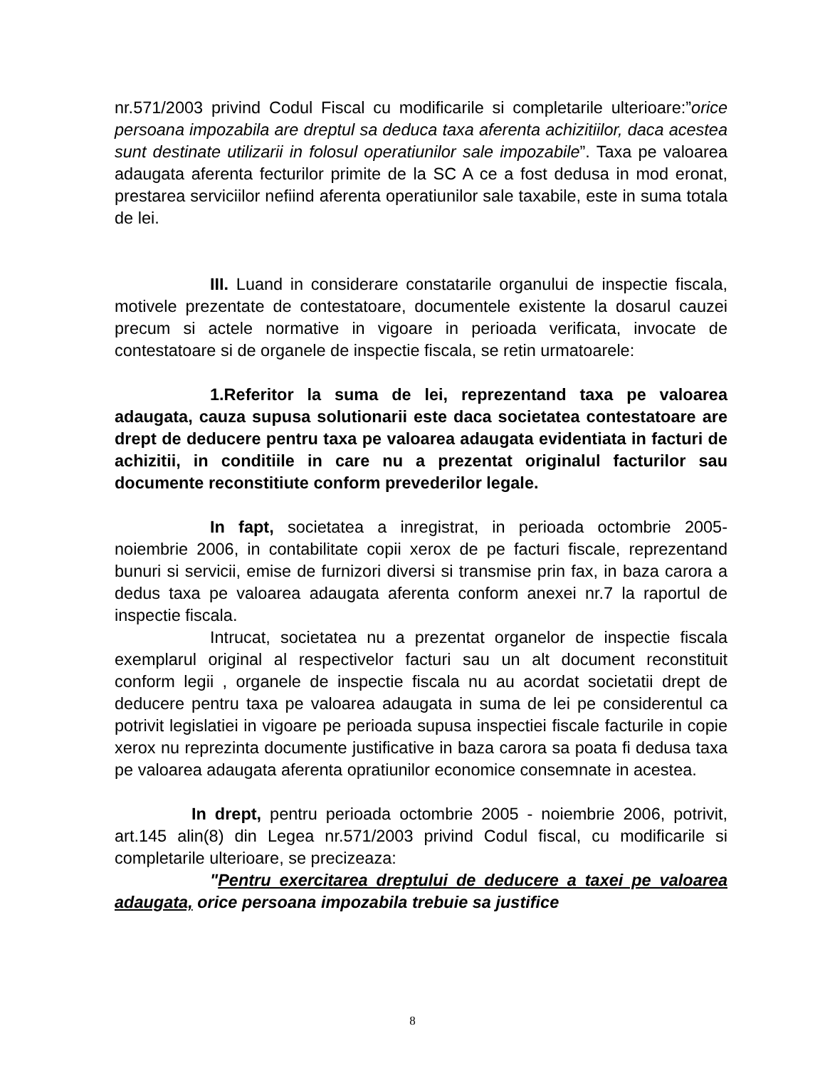nr.571/2003 privind Codul Fiscal cu modificarile si completarile ulterioare:”orice persoana impozabila are dreptul sa deduca taxa aferenta achizitiilor, daca acestea sunt destinate utilizarii in folosul operatiunilor sale impozabile”. Taxa pe valoarea adaugata aferenta fecturilor primite de la SC A ce a fost dedusa in mod eronat, prestarea serviciilor nefiind aferenta operatiunilor sale taxabile, este in suma totala de lei.
III. Luand in considerare constatarile organului de inspectie fiscala, motivele prezentate de contestatoare, documentele existente la dosarul cauzei precum si actele normative in vigoare in perioada verificata, invocate de contestatoare si de organele de inspectie fiscala, se retin urmatoarele:
1.Referitor la suma de lei, reprezentand taxa pe valoarea adaugata, cauza supusa solutionarii este daca societatea contestatoare are drept de deducere pentru taxa pe valoarea adaugata evidentiata in facturi de achizitii, in conditiile in care nu a prezentat originalul facturilor sau documente reconstitiute conform prevederilor legale.
In fapt, societatea a inregistrat, in perioada octombrie 2005-noiembrie 2006, in contabilitate copii xerox de pe facturi fiscale, reprezentand bunuri si servicii, emise de furnizori diversi si transmise prin fax, in baza carora a dedus taxa pe valoarea adaugata aferenta conform anexei nr.7 la raportul de inspectie fiscala.
Intrucat, societatea nu a prezentat organelor de inspectie fiscala exemplarul original al respectivelor facturi sau un alt document reconstituit conform legii , organele de inspectie fiscala nu au acordat societatii drept de deducere pentru taxa pe valoarea adaugata in suma de lei pe considerentul ca potrivit legislatiei in vigoare pe perioada supusa inspectiei fiscale facturile in copie xerox nu reprezinta documente justificative in baza carora sa poata fi dedusa taxa pe valoarea adaugata aferenta opratiunilor economice consemnate in acestea.
In drept, pentru perioada octombrie 2005 - noiembrie 2006, potrivit, art.145 alin(8) din Legea nr.571/2003 privind Codul fiscal, cu modificarile si completarile ulterioare, se precizeaza:
"Pentru exercitarea dreptului de deducere a taxei pe valoarea adaugata, orice persoana impozabila trebuie sa justifice
8